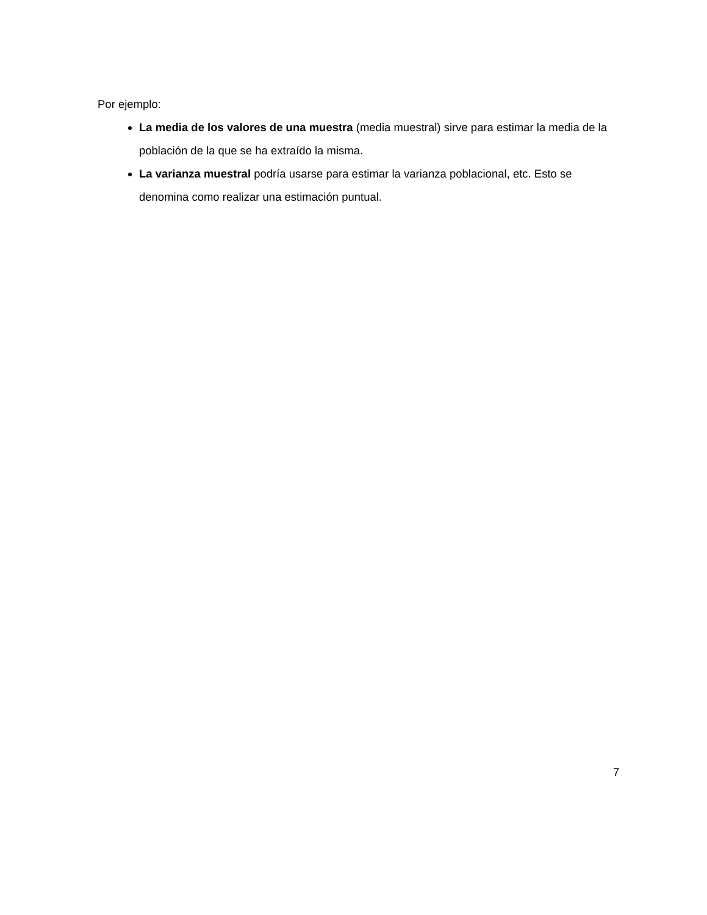Por ejemplo:
La media de los valores de una muestra (media muestral) sirve para estimar la media de la población de la que se ha extraído la misma.
La varianza muestral podría usarse para estimar la varianza poblacional, etc. Esto se denomina como realizar una estimación puntual.
7